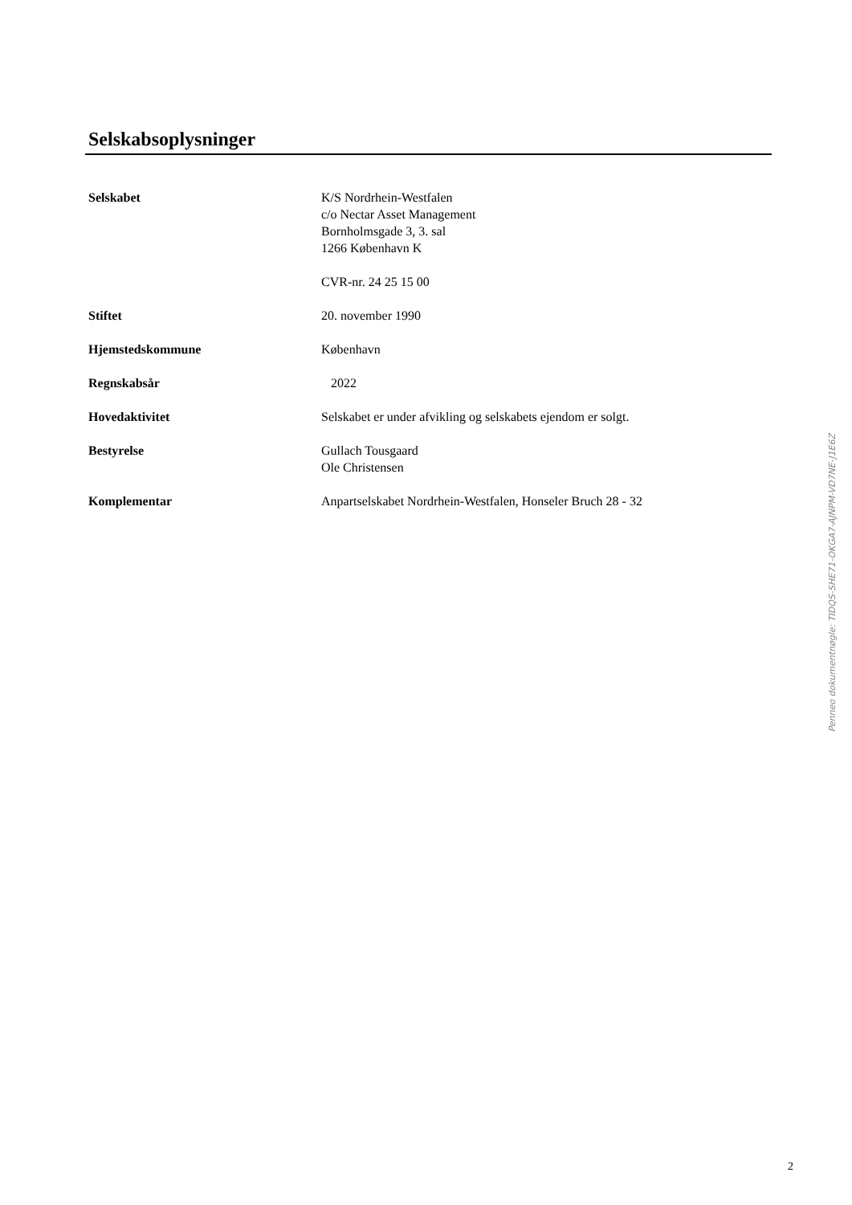Selskabsoplysninger
| Selskabet | K/S Nordrhein-Westfalen c/o Nectar Asset Management Bornholmsgade 3, 3. sal 1266 København K CVR-nr. 24 25 15 00 |
| Stiftet | 20. november 1990 |
| Hjemstedskommune | København |
| Regnskabsår | 2022 |
| Hovedaktivitet | Selskabet er under afvikling og selskabets ejendom er solgt. |
| Bestyrelse | Gullach Tousgaard Ole Christensen |
| Komplementar | Anpartselskabet Nordrhein-Westfalen, Honseler Bruch 28 - 32 |
Penneo dokumentnøgle: TIDQS-SHE71-OKGA7-AJNPM-VD7NE-J1E6Z
2